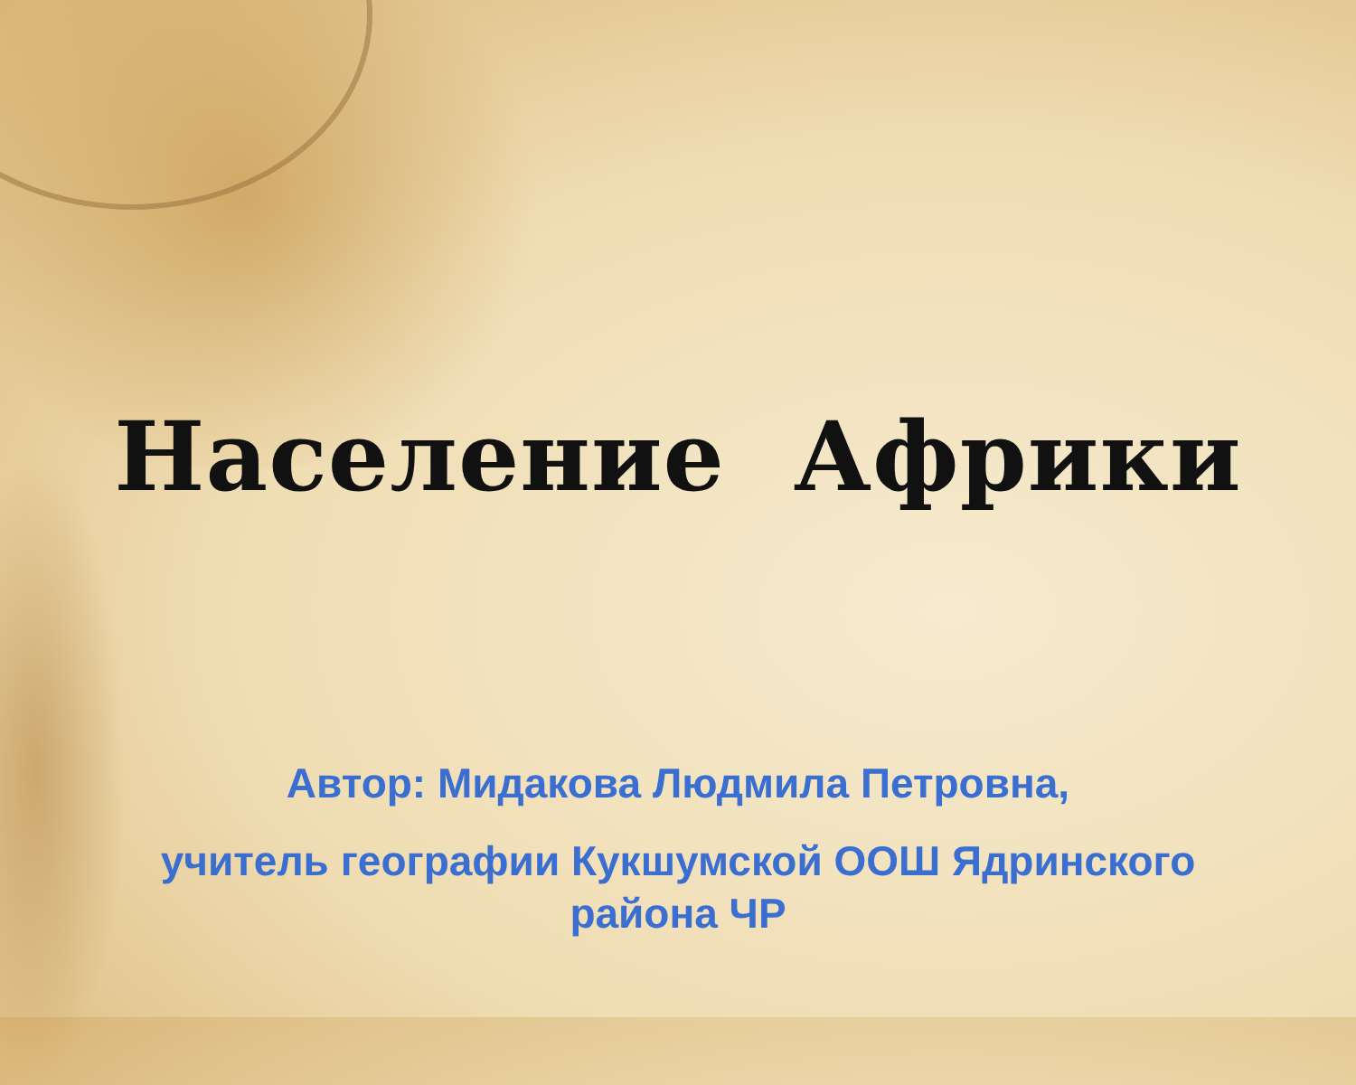Население Африки
Автор: Мидакова Людмила Петровна,
учитель географии Кукшумской ООШ Ядринского
района ЧР